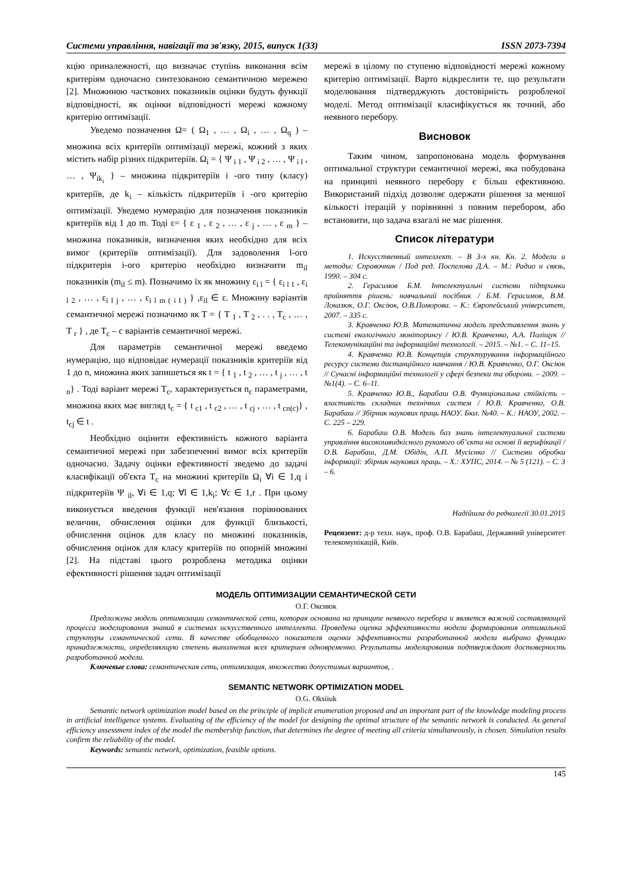Системи управління, навігації та зв'язку, 2015, випуск 1(33) ISSN 2073-7394
кцію приналежності, що визначає ступінь виконання всім критеріям одночасно синтезованою семантичною мережею [2]. Множиною часткових показників оцінки будуть функції відповідності, як оцінки відповідності мережі кожному критерію оптимізації.
Уведемо позначення Ω= ( Ω<sub>1</sub> , … , Ω<sub>i</sub> , … , Ω<sub>q</sub> ) – множина всіх критеріїв оптимізації мережі, кожний з яких містить набір різних підкритеріїв. Ω<sub>i</sub> = { Ψ <sub>i 1</sub> , Ψ <sub>i 2</sub> , … , Ψ <sub>i l</sub> , … , Ψ<sub>ik<sub>i</sub></sub> } – множина підкритеріїв i -ого типу (класу) критеріїв, де k<sub>i</sub> – кількість підкритеріїв i -ого критерію оптимізації. Уведемо нумерацію для позначення показників критеріїв від 1 до m. Тоді ε= { ε <sub>1</sub> , ε <sub>2</sub> , … , ε <sub>j</sub> , … , ε <sub>m</sub> } – множина показників, визначення яких необхідно для всіх вимог (критеріїв оптимізації). Для задоволення l-ого підкритерія і-ого критерію необхідно визначити m<sub>il</sub> показників (m<sub>il</sub> ≤ m). Позначимо їх як множину ε<sub>i l</sub> = { ε<sub>i l 1</sub> , ε<sub>i l 2</sub> , … , ε<sub>i l j</sub> , … , ε<sub>i l m ( i l )</sub> } ,ε<sub>il</sub> ∈ ε. Множину варіантів семантичної мережі позначимо як T = { T <sub>1</sub> , T <sub>2</sub> , . . , T<sub>c</sub> , … , T <sub>r</sub> } , де T<sub>c</sub> – c варіантів семантичної мережі.
Для параметрів семантичної мережі введемо нумерацію, що відповідає нумерації показників критеріїв від 1 до n, множина яких запишеться як t = { t <sub>1</sub> , t <sub>2</sub> , … , t <sub>j</sub> , … , t <sub>n</sub>} . Тоді варіант мережі T<sub>c</sub>, характеризується n<sub>c</sub> параметрами, множина яких має вигляд t<sub>c</sub> = { t <sub>c1</sub> , t <sub>c2</sub> , … , t <sub>cj</sub> , … , t <sub>cn(c)</sub>} , t<sub>cj</sub> ∈ t .
Необхідно оцінити ефективність кожного варіанта семантичної мережі при забезпеченні вимог всіх критеріїв одночасно. Задачу оцінки ефективності зведемо до задачі класифікації об'єкта T<sub>c</sub> на множині критеріїв Ω<sub>i</sub> ∀i ∈ 1,q і підкритеріїв Ψ <sub>il</sub>, ∀i ∈ 1,q; ∀l ∈ 1,k<sub>i</sub>; ∀c ∈ 1,r . При цьому виконується введення функції нев'язання порівнюваних величин, обчислення оцінки для функції близькості, обчислення оцінок для класу по множині показників, обчислення оцінок для класу критеріїв по опорній множині [2]. На підставі цього розроблена методика оцінки ефективності рішення задач оптимізації
мережі в цілому по ступеню відповідності мережі кожному критерію оптимізації. Варто відкреслити те, що результати моделювання підтверджують достовірність розробленої моделі. Метод оптимізації класифікується як точний, або неявного перебору.
Висновок
Таким чином, запропонована модель формування оптимальної структури семантичної мережі, яка побудована на принципі неявного перебору є більш ефективною. Використаний підхід дозволяє одержати рішення за меншої кількості ітерацій у порівнянні з повним перебором, або встановити, що задача взагалі не має рішення.
Список літератури
1. Искусственный интеллект. – В 3-х кн. Кн. 2. Модели и методы: Справочник / Под ред. Поспелова Д.А. – М.: Радио и связь, 1990. – 304 с.
2. Герасимов Б.М. Інтелектуальні системи підтримки прийняття рішень: навчальний посібник / Б.М. Герасимов, В.М. Локазюк, О.Г. Оксіюк, О.В.Поморова. – К.: Європейський університет, 2007. – 335 с.
3. Кравченко Ю.В. Математична модель представлення знань у системі екологічного моніторингу / Ю.В. Кравченко, А.А. Поліщук // Телекомунікаційні та інформаційні технології. – 2015. – №1. – С. 11–15.
4. Кравченко Ю.В. Концепція структурування інформаційного ресурсу системи дистанційного навчання / Ю.В. Кравченко, О.Г. Оксіюк // Сучасні інформаційні технології у сфері безпеки та оборони. – 2009. – №1(4). – С. 6–11.
5. Кравченко Ю.В., Барабаш О.В. Функціональна стійкість – властивість складних технічних систем / Ю.В. Кравченко, О.В. Барабаш // Збірник наукових праць НАОУ. Бюл. №40. – К.: НАОУ, 2002. – С. 225 – 229.
6. Барабаш О.В. Модель баз знань інтелектуальної системи управління високошвидкісного рухомого об’єкта на основі її верифікації / О.В. Барабаш, Д.М. Обідін, А.П. Мусієнко // Системи обробки інформації: збірник наукових праць. – Х.: ХУПС, 2014. – № 5 (121). – С. 3 – 6.
Надійшла до редколегії 30.01.2015
Рецензент: д-р техн. наук, проф. О.В. Барабаш, Державний університет телекомунікацій, Київ.
МОДЕЛЬ ОПТИМИЗАЦИИ СЕМАНТИЧЕСКОЙ СЕТИ
О.Г. Оксиюк
Предложена модель оптимизации семантической сети, которая основана на принципе неявного перебора и является важной составляющей процесса моделирования знаний в системах искусственного интеллекта. Проведена оценка эффективности модели формирования оптимальной структуры семантической сети. В качестве обобщенного показателя оценки эффективности разработанной модели выбрано функцию принадлежности, определяющую степень выполнения всех критериев одновременно. Результаты моделирования подтверждают достоверность разработанной модели.
Ключевые слова: семантическая сеть, оптимизация, множество допустимых вариантов, .
SEMANTIC NETWORK OPTIMIZATION MODEL
O.G. Oksiiuk
Semantic network optimization model based on the principle of implicit enumeration proposed and an important part of the knowledge modeling process in artificial intelligence systems. Evaluating of the efficiency of the model for designing the optimal structure of the semantic network is conducted. As general efficiency assessment index of the model the membership function, that determines the degree of meeting all criteria simultaneously, is chosen. Simulation results confirm the reliability of the model.
Keywords: semantic network, optimization, feasible options.
145